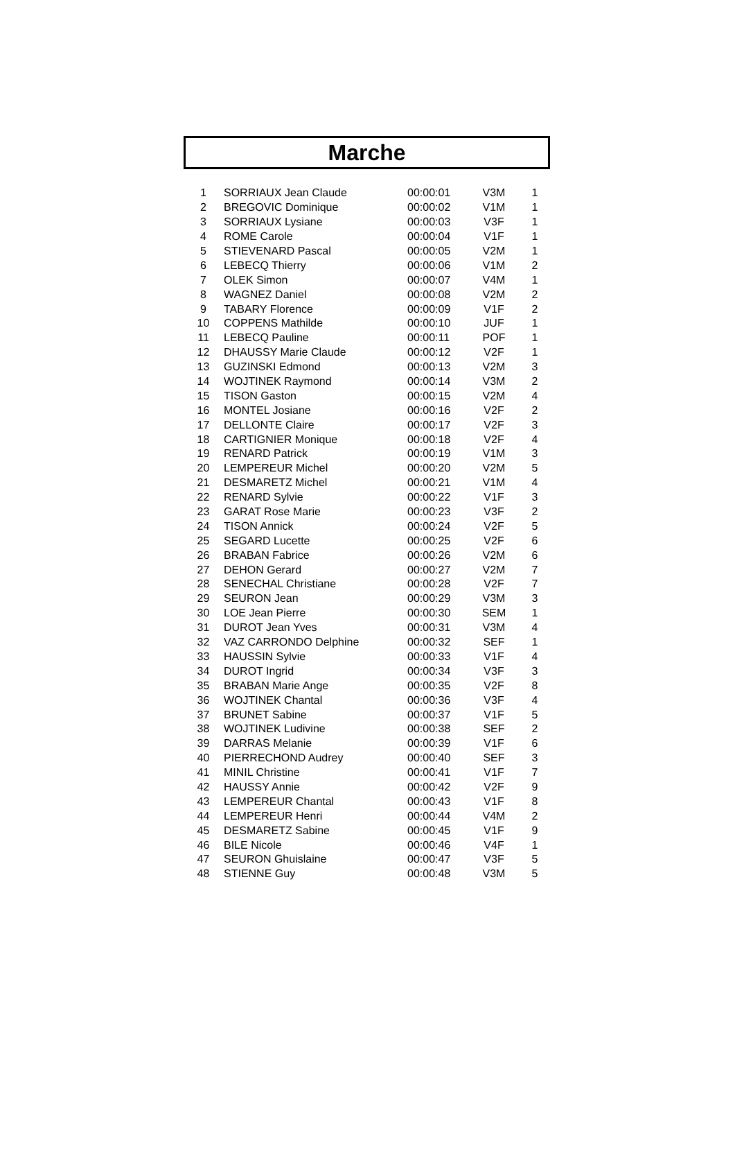Marche
| 1 | SORRIAUX Jean Claude | 00:00:01 | V3M | 1 |
| 2 | BREGOVIC Dominique | 00:00:02 | V1M | 1 |
| 3 | SORRIAUX Lysiane | 00:00:03 | V3F | 1 |
| 4 | ROME Carole | 00:00:04 | V1F | 1 |
| 5 | STIEVENARD Pascal | 00:00:05 | V2M | 1 |
| 6 | LEBECQ Thierry | 00:00:06 | V1M | 2 |
| 7 | OLEK Simon | 00:00:07 | V4M | 1 |
| 8 | WAGNEZ Daniel | 00:00:08 | V2M | 2 |
| 9 | TABARY Florence | 00:00:09 | V1F | 2 |
| 10 | COPPENS Mathilde | 00:00:10 | JUF | 1 |
| 11 | LEBECQ Pauline | 00:00:11 | POF | 1 |
| 12 | DHAUSSY Marie Claude | 00:00:12 | V2F | 1 |
| 13 | GUZINSKI Edmond | 00:00:13 | V2M | 3 |
| 14 | WOJTINEK Raymond | 00:00:14 | V3M | 2 |
| 15 | TISON Gaston | 00:00:15 | V2M | 4 |
| 16 | MONTEL Josiane | 00:00:16 | V2F | 2 |
| 17 | DELLONTE Claire | 00:00:17 | V2F | 3 |
| 18 | CARTIGNIER Monique | 00:00:18 | V2F | 4 |
| 19 | RENARD Patrick | 00:00:19 | V1M | 3 |
| 20 | LEMPEREUR Michel | 00:00:20 | V2M | 5 |
| 21 | DESMARETZ Michel | 00:00:21 | V1M | 4 |
| 22 | RENARD Sylvie | 00:00:22 | V1F | 3 |
| 23 | GARAT Rose Marie | 00:00:23 | V3F | 2 |
| 24 | TISON Annick | 00:00:24 | V2F | 5 |
| 25 | SEGARD Lucette | 00:00:25 | V2F | 6 |
| 26 | BRABAN Fabrice | 00:00:26 | V2M | 6 |
| 27 | DEHON Gerard | 00:00:27 | V2M | 7 |
| 28 | SENECHAL Christiane | 00:00:28 | V2F | 7 |
| 29 | SEURON Jean | 00:00:29 | V3M | 3 |
| 30 | LOE Jean Pierre | 00:00:30 | SEM | 1 |
| 31 | DUROT Jean Yves | 00:00:31 | V3M | 4 |
| 32 | VAZ CARRONDO Delphine | 00:00:32 | SEF | 1 |
| 33 | HAUSSIN Sylvie | 00:00:33 | V1F | 4 |
| 34 | DUROT Ingrid | 00:00:34 | V3F | 3 |
| 35 | BRABAN Marie Ange | 00:00:35 | V2F | 8 |
| 36 | WOJTINEK Chantal | 00:00:36 | V3F | 4 |
| 37 | BRUNET Sabine | 00:00:37 | V1F | 5 |
| 38 | WOJTINEK Ludivine | 00:00:38 | SEF | 2 |
| 39 | DARRAS Melanie | 00:00:39 | V1F | 6 |
| 40 | PIERRECHOND Audrey | 00:00:40 | SEF | 3 |
| 41 | MINIL Christine | 00:00:41 | V1F | 7 |
| 42 | HAUSSY Annie | 00:00:42 | V2F | 9 |
| 43 | LEMPEREUR Chantal | 00:00:43 | V1F | 8 |
| 44 | LEMPEREUR Henri | 00:00:44 | V4M | 2 |
| 45 | DESMARETZ Sabine | 00:00:45 | V1F | 9 |
| 46 | BILE Nicole | 00:00:46 | V4F | 1 |
| 47 | SEURON Ghuislaine | 00:00:47 | V3F | 5 |
| 48 | STIENNE Guy | 00:00:48 | V3M | 5 |